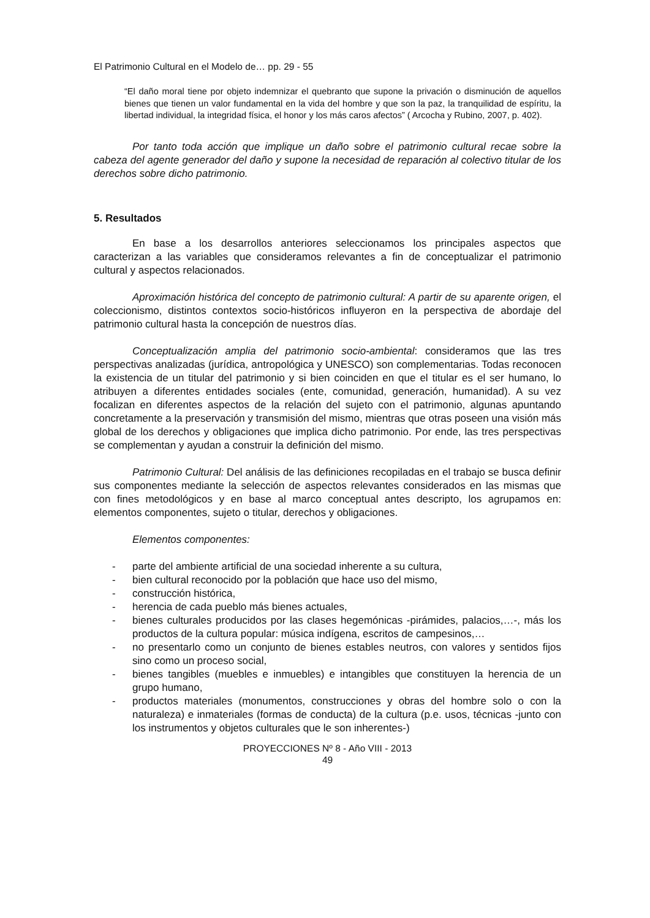El Patrimonio Cultural en el Modelo de… pp. 29 - 55
“El daño moral tiene por objeto indemnizar el quebranto que supone la privación o disminución de aquellos bienes que tienen un valor fundamental en la vida del hombre y que son la paz, la tranquilidad de espíritu, la libertad individual, la integridad física, el honor y los más caros afectos” ( Arcocha y Rubino, 2007, p. 402).
Por tanto toda acción que implique un daño sobre el patrimonio cultural recae sobre la cabeza del agente generador del daño y supone la necesidad de reparación al colectivo titular de los derechos sobre dicho patrimonio.
5. Resultados
En base a los desarrollos anteriores seleccionamos los principales aspectos que caracterizan a las variables que consideramos relevantes a fin de conceptualizar el patrimonio cultural y aspectos relacionados.
Aproximación histórica del concepto de patrimonio cultural: A partir de su aparente origen, el coleccionismo, distintos contextos socio-históricos influyeron en la perspectiva de abordaje del patrimonio cultural hasta la concepción de nuestros días.
Conceptualización amplia del patrimonio socio-ambiental: consideramos que las tres perspectivas analizadas (jurídica, antropológica y UNESCO) son complementarias. Todas reconocen la existencia de un titular del patrimonio y si bien coinciden en que el titular es el ser humano, lo atribuyen a diferentes entidades sociales (ente, comunidad, generación, humanidad). A su vez focalizan en diferentes aspectos de la relación del sujeto con el patrimonio, algunas apuntando concretamente a la preservación y transmisión del mismo, mientras que otras poseen una visión más global de los derechos y obligaciones que implica dicho patrimonio. Por ende, las tres perspectivas se complementan y ayudan a construir la definición del mismo.
Patrimonio Cultural: Del análisis de las definiciones recopiladas en el trabajo se busca definir sus componentes mediante la selección de aspectos relevantes considerados en las mismas que con fines metodológicos y en base al marco conceptual antes descripto, los agrupamos en: elementos componentes, sujeto o titular, derechos y obligaciones.
Elementos componentes:
- parte del ambiente artificial de una sociedad inherente a su cultura,
- bien cultural reconocido por la población que hace uso del mismo,
- construcción histórica,
- herencia de cada pueblo más bienes actuales,
- bienes culturales producidos por las clases hegemónicas -pirámides, palacios,…-, más los productos de la cultura popular: música indígena, escritos de campesinos,…
- no presentarlo como un conjunto de bienes estables neutros, con valores y sentidos fijos sino como un proceso social,
- bienes tangibles (muebles e inmuebles) e intangibles que constituyen la herencia de un grupo humano,
- productos materiales (monumentos, construcciones y obras del hombre solo o con la naturaleza) e inmateriales (formas de conducta) de la cultura (p.e. usos, técnicas -junto con los instrumentos y objetos culturales que le son inherentes-)
PROYECCIONES Nº 8 - Año VIII - 2013
49